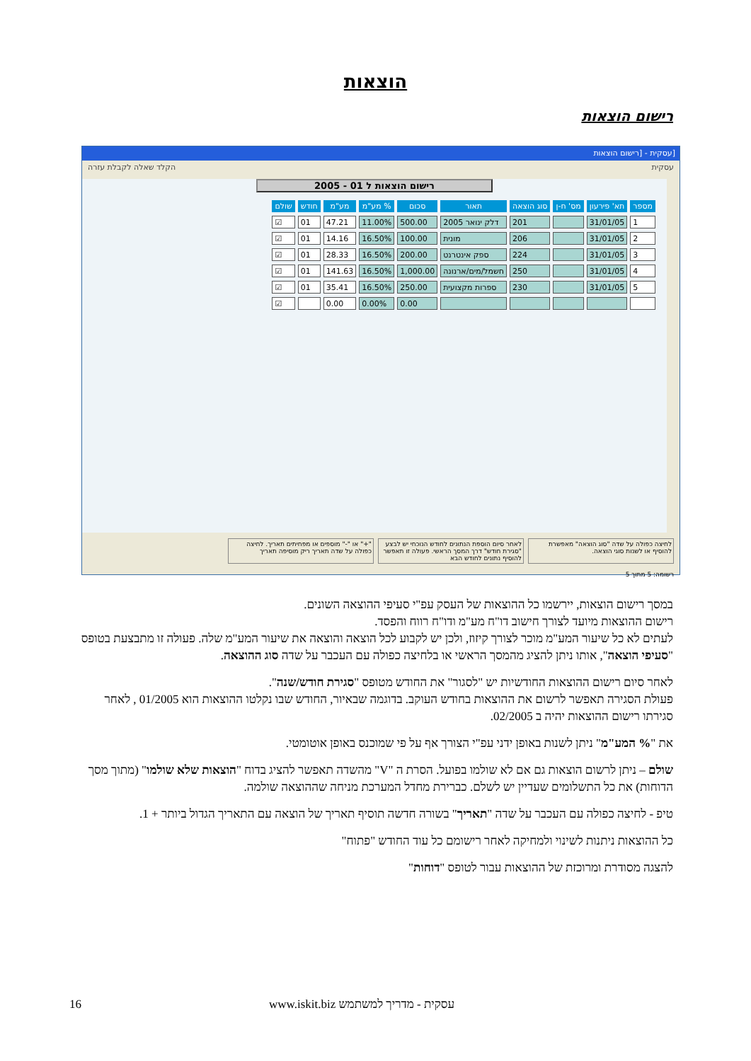הוצאות
רישום הוצאות
[עסקית - [רישום הוצאות
עסקית הקלד שאלה לקבלת עזרה
רישום הוצאות ל 01 - 2005
| מספר | תא' פירעון | מס' ח-ן | סוג הוצאה | תאור | סכום | % מע"מ | מע"מ | חודש | שולם |
| --- | --- | --- | --- | --- | --- | --- | --- | --- | --- |
| 1 | 31/01/05 | | 201 | דלק ינואר 2005 | 500.00 | 11.00% | 47.21 | 01 | ☑ |
| 2 | 31/01/05 | | 206 | מונית | 100.00 | 16.50% | 14.16 | 01 | ☑ |
| 3 | 31/01/05 | | 224 | ספק אינטרנט | 200.00 | 16.50% | 28.33 | 01 | ☑ |
| 4 | 31/01/05 | | 250 | חשמל/מים/ארנונה | 1,000.00 | 16.50% | 141.63 | 01 | ☑ |
| 5 | 31/01/05 | | 230 | ספרות מקצועית | 250.00 | 16.50% | 35.41 | 01 | ☑ |
| | | | | | 0.00 | 0.00% | 0.00 | | ☑ |
לחיצה כפולה על שדה "סוג הוצאה" מאפשרת להוסיף או לשנות סוגי הוצאה.
לאחר סיום הוספת הנתונים לחודש הנוכחי יש לבצע "סגירת חודש" דרך המסך הראשי. פעולה זו תאפשר להוסיף נתונים לחודש הבא
"+" או "-" מוספים או מפחיתים תאריך. לחיצה כפולה על שדה תאריך ריק מוסיפה תאריך
רשומה: 5 מתוך 5
במסך רישום הוצאות, יירשמו כל ההוצאות של העסק עפ"י סעיפי ההוצאה השונים.
רישום ההוצאות מיועד לצורך חישוב דו"ח מע"מ ודו"ח רווח והפסד.
לעתים לא כל שיעור המע"מ מוכר לצורך קיזוז, ולכן יש לקבוע לכל הוצאה והוצאה את שיעור המע"מ שלה. פעולה זו מתבצעת בטופס "סעיפי הוצאה", אותו ניתן להציג מהמסך הראשי או בלחיצה כפולה עם העכבר על שדה סוג ההוצאה.
לאחר סיום רישום ההוצאות החודשיות יש "לסגור" את החודש מטופס "סגירת חודש/שנה".
פעולת הסגירה תאפשר לרשום את ההוצאות בחודש העוקב. בדוגמה שבאיור, החודש שבו נקלטו ההוצאות הוא 01/2005 , לאחר סגירתו רישום ההוצאות יהיה ב 02/2005.
את "% המע"מ" ניתן לשנות באופן ידני עפ"י הצורך אף על פי שמוכנס באופן אוטומטי.
שולם – ניתן לרשום הוצאות גם אם לא שולמו בפועל. הסרת ה "V" מהשדה תאפשר להציג בדוח "הוצאות שלא שולמו" (מתוך מסך הדוחות) את כל התשלומים שעדיין יש לשלם. כברירת מחדל המערכת מניחה שההוצאה שולמה.
טיפ - לחיצה כפולה עם העכבר על שדה "תאריך" בשורה חדשה תוסיף תאריך של הוצאה עם התאריך הגדול ביותר + 1.
כל ההוצאות ניתנות לשינוי ולמחיקה לאחר רישומם כל עוד החודש "פתוח"
להצגה מסודרת ומרוכזת של ההוצאות עבור לטופס "דוחות"
16 עסקית - מדריך למשתמש www.iskit.biz